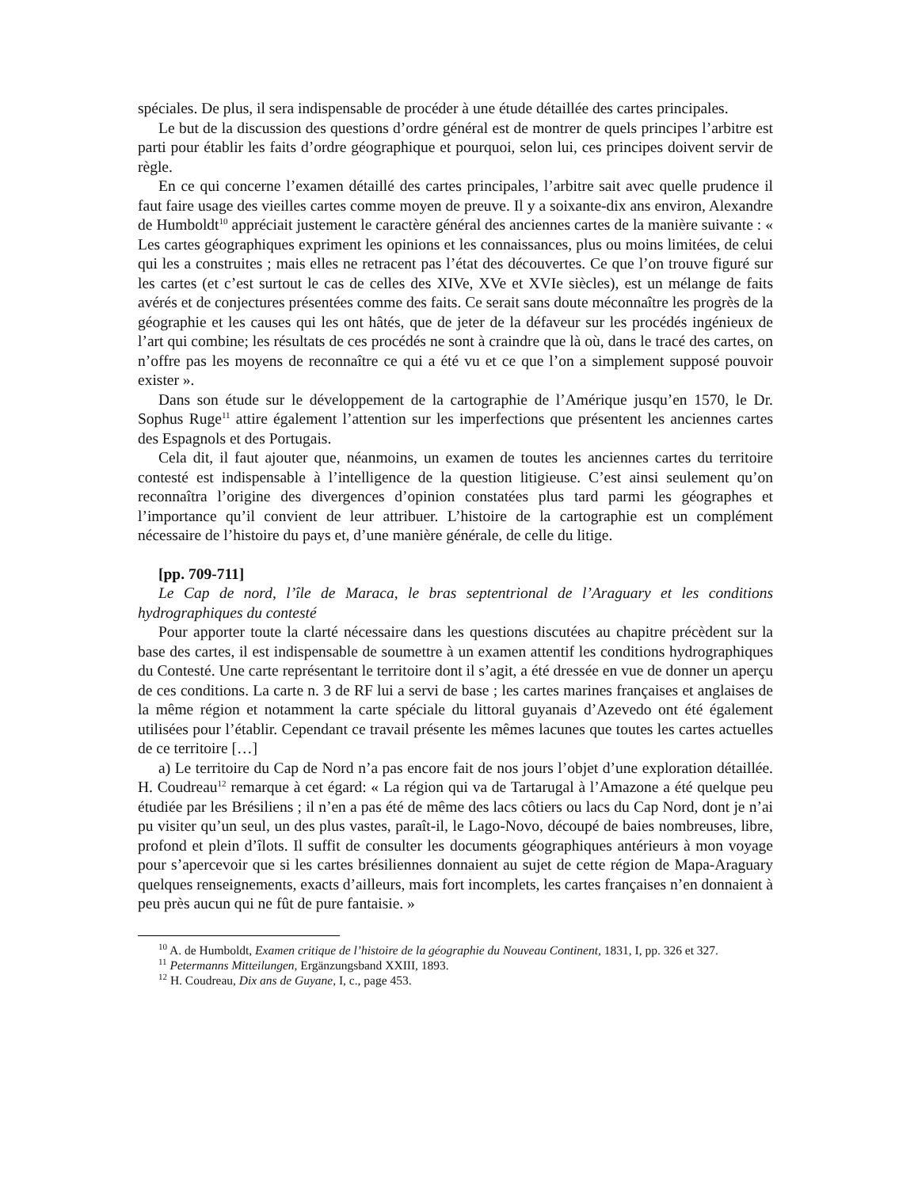spéciales. De plus, il sera indispensable de procéder à une étude détaillée des cartes principales.
Le but de la discussion des questions d’ordre général est de montrer de quels principes l’arbitre est parti pour établir les faits d’ordre géographique et pourquoi, selon lui, ces principes doivent servir de règle.
En ce qui concerne l’examen détaillé des cartes principales, l’arbitre sait avec quelle prudence il faut faire usage des vieilles cartes comme moyen de preuve. Il y a soixante-dix ans environ, Alexandre de Humboldt<sup>10</sup> appréciait justement le caractère général des anciennes cartes de la manière suivante : « Les cartes géographiques expriment les opinions et les connaissances, plus ou moins limitées, de celui qui les a construites ; mais elles ne retracent pas l’état des découvertes. Ce que l’on trouve figuré sur les cartes (et c’est surtout le cas de celles des XIVe, XVe et XVIe siècles), est un mélange de faits avérés et de conjectures présentées comme des faits. Ce serait sans doute méconnaître les progrès de la géographie et les causes qui les ont hâtés, que de jeter de la défaveur sur les procédés ingénieux de l’art qui combine; les résultats de ces procédés ne sont à craindre que là où, dans le tracé des cartes, on n’offre pas les moyens de reconnaître ce qui a été vu et ce que l’on a simplement supposé pouvoir exister ».
Dans son étude sur le développement de la cartographie de l’Amérique jusqu’en 1570, le Dr. Sophus Ruge<sup>11</sup> attire également l’attention sur les imperfections que présentent les anciennes cartes des Espagnols et des Portugais.
Cela dit, il faut ajouter que, néanmoins, un examen de toutes les anciennes cartes du territoire contesté est indispensable à l’intelligence de la question litigieuse. C’est ainsi seulement qu’on reconnaîtra l’origine des divergences d’opinion constatées plus tard parmi les géographes et l’importance qu’il convient de leur attribuer. L’histoire de la cartographie est un complément nécessaire de l’histoire du pays et, d’une manière générale, de celle du litige.
[pp. 709-711]
Le Cap de nord, l’île de Maraca, le bras septentrional de l’Araguary et les conditions hydrographiques du contesté
Pour apporter toute la clarté nécessaire dans les questions discutées au chapitre précèdent sur la base des cartes, il est indispensable de soumettre à un examen attentif les conditions hydrographiques du Contesté. Une carte représentant le territoire dont il s’agit, a été dressée en vue de donner un aperçu de ces conditions. La carte n. 3 de RF lui a servi de base ; les cartes marines françaises et anglaises de la même région et notamment la carte spéciale du littoral guyanais d’Azevedo ont été également utilisées pour l’établir. Cependant ce travail présente les mêmes lacunes que toutes les cartes actuelles de ce territoire […]
a) Le territoire du Cap de Nord n’a pas encore fait de nos jours l’objet d’une exploration détaillée. H. Coudreau<sup>12</sup> remarque à cet égard: « La région qui va de Tartarugal à l’Amazone a été quelque peu étudiée par les Brésiliens ; il n’en a pas été de même des lacs côtiers ou lacs du Cap Nord, dont je n’ai pu visiter qu’un seul, un des plus vastes, paraît-il, le Lago-Novo, découpé de baies nombreuses, libre, profond et plein d’îlots. Il suffit de consulter les documents géographiques antérieurs à mon voyage pour s’apercevoir que si les cartes brésiliennes donnaient au sujet de cette région de Mapa-Araguary quelques renseignements, exacts d’ailleurs, mais fort incomplets, les cartes françaises n’en donnaient à peu près aucun qui ne fût de pure fantaisie. »
<sup>10</sup> A. de Humboldt, Examen critique de l’histoire de la géographie du Nouveau Continent, 1831, I, pp. 326 et 327.
<sup>11</sup> Petermanns Mitteilungen, Ergänzungsband XXIII, 1893.
<sup>12</sup> H. Coudreau, Dix ans de Guyane, I, c., page 453.